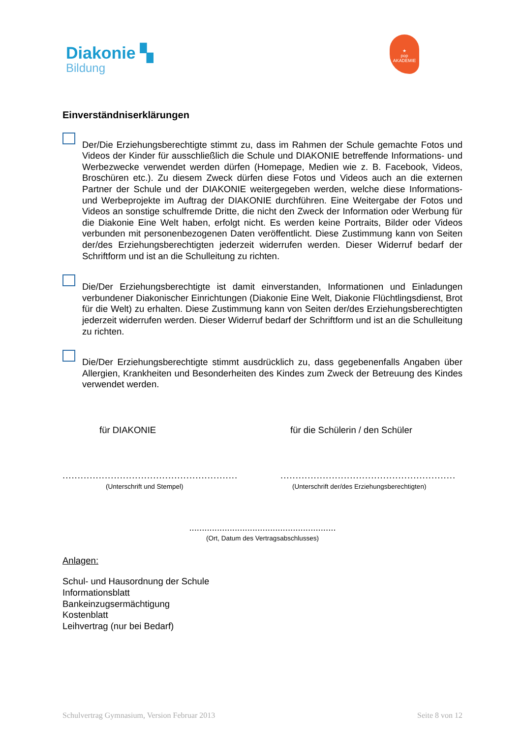Diakonie ▚
Bildung
★
pop
AKADEMIE
Einverständniserklärungen
Der/Die Erziehungsberechtigte stimmt zu, dass im Rahmen der Schule gemachte Fotos und Videos der Kinder für ausschließlich die Schule und DIAKONIE betreffende Informations- und Werbezwecke verwendet werden dürfen (Homepage, Medien wie z. B. Facebook, Videos, Broschüren etc.). Zu diesem Zweck dürfen diese Fotos und Videos auch an die externen Partner der Schule und der DIAKONIE weitergegeben werden, welche diese Informations- und Werbeprojekte im Auftrag der DIAKONIE durchführen. Eine Weitergabe der Fotos und Videos an sonstige schulfremde Dritte, die nicht den Zweck der Information oder Werbung für die Diakonie Eine Welt haben, erfolgt nicht. Es werden keine Portraits, Bilder oder Videos verbunden mit personenbezogenen Daten veröffentlicht. Diese Zustimmung kann von Seiten der/des Erziehungsberechtigten jederzeit widerrufen werden. Dieser Widerruf bedarf der Schriftform und ist an die Schulleitung zu richten.
Die/Der Erziehungsberechtigte ist damit einverstanden, Informationen und Einladungen verbundener Diakonischer Einrichtungen (Diakonie Eine Welt, Diakonie Flüchtlingsdienst, Brot für die Welt) zu erhalten. Diese Zustimmung kann von Seiten der/des Erziehungsberechtigten jederzeit widerrufen werden. Dieser Widerruf bedarf der Schriftform und ist an die Schulleitung zu richten.
Die/Der Erziehungsberechtigte stimmt ausdrücklich zu, dass gegebenenfalls Angaben über Allergien, Krankheiten und Besonderheiten des Kindes zum Zweck der Betreuung des Kindes verwendet werden.
für DIAKONIE
..........................................................
(Unterschrift und Stempel)
für die Schülerin / den Schüler
..........................................................
(Unterschrift der/des Erziehungsberechtigten)
..........................................................
(Ort, Datum des Vertragsabschlusses)
Anlagen:
Schul- und Hausordnung der Schule
Informationsblatt
Bankeinzugsermächtigung
Kostenblatt
Leihvertrag (nur bei Bedarf)
Schulvertrag Gymnasium, Version Februar 2013 Seite 8 von 12